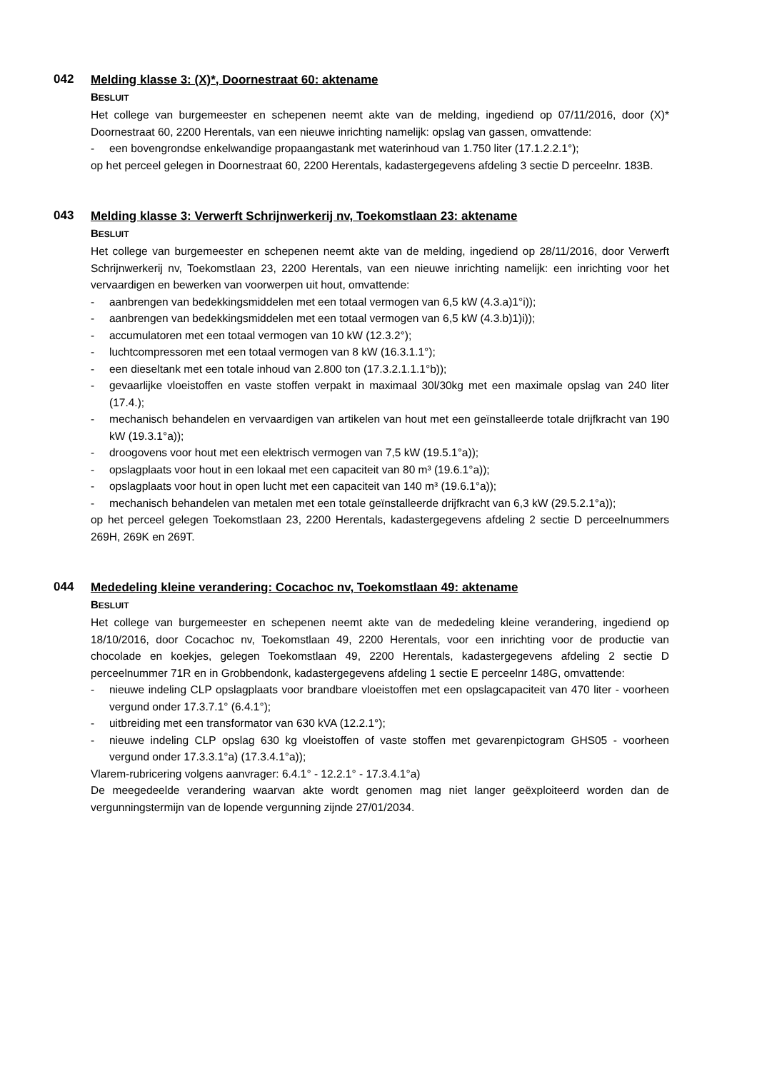042
Melding klasse 3: (X)*, Doornestraat 60: aktename
BESLUIT
Het college van burgemeester en schepenen neemt akte van de melding, ingediend op 07/11/2016, door (X)* Doornestraat 60, 2200 Herentals, van een nieuwe inrichting namelijk: opslag van gassen, omvattende:
- een bovengrondse enkelwandige propaangastank met waterinhoud van 1.750 liter (17.1.2.2.1°);
op het perceel gelegen in Doornestraat 60, 2200 Herentals, kadastergegevens afdeling 3 sectie D perceelnr. 183B.
043
Melding klasse 3: Verwerft Schrijnwerkerij nv, Toekomstlaan 23: aktename
BESLUIT
Het college van burgemeester en schepenen neemt akte van de melding, ingediend op 28/11/2016, door Verwerft Schrijnwerkerij nv, Toekomstlaan 23, 2200 Herentals, van een nieuwe inrichting namelijk: een inrichting voor het vervaardigen en bewerken van voorwerpen uit hout, omvattende:
- aanbrengen van bedekkingsmiddelen met een totaal vermogen van 6,5 kW (4.3.a)1°i));
- aanbrengen van bedekkingsmiddelen met een totaal vermogen van 6,5 kW (4.3.b)1)i));
- accumulatoren met een totaal vermogen van 10 kW (12.3.2°);
- luchtcompressoren met een totaal vermogen van 8 kW (16.3.1.1°);
- een dieseltank met een totale inhoud van 2.800 ton (17.3.2.1.1.1°b));
- gevaarlijke vloeistoffen en vaste stoffen verpakt in maximaal 30l/30kg met een maximale opslag van 240 liter (17.4.);
- mechanisch behandelen en vervaardigen van artikelen van hout met een geïnstalleerde totale drijfkracht van 190 kW (19.3.1°a));
- droogovens voor hout met een elektrisch vermogen van 7,5 kW (19.5.1°a));
- opslagplaats voor hout in een lokaal met een capaciteit van 80 m³ (19.6.1°a));
- opslagplaats voor hout in open lucht met een capaciteit van 140 m³ (19.6.1°a));
- mechanisch behandelen van metalen met een totale geïnstalleerde drijfkracht van 6,3 kW (29.5.2.1°a));
op het perceel gelegen Toekomstlaan 23, 2200 Herentals, kadastergegevens afdeling 2 sectie D perceelnummers 269H, 269K en 269T.
044
Mededeling kleine verandering: Cocachoc nv, Toekomstlaan 49: aktename
BESLUIT
Het college van burgemeester en schepenen neemt akte van de mededeling kleine verandering, ingediend op 18/10/2016, door Cocachoc nv, Toekomstlaan 49, 2200 Herentals, voor een inrichting voor de productie van chocolade en koekjes, gelegen Toekomstlaan 49, 2200 Herentals, kadastergegevens afdeling 2 sectie D perceelnummer 71R en in Grobbendonk, kadastergegevens afdeling 1 sectie E perceelnr 148G, omvattende:
- nieuwe indeling CLP opslagplaats voor brandbare vloeistoffen met een opslagcapaciteit van 470 liter - voorheen vergund onder 17.3.7.1° (6.4.1°);
- uitbreiding met een transformator van 630 kVA (12.2.1°);
- nieuwe indeling CLP opslag 630 kg vloeistoffen of vaste stoffen met gevarenpictogram GHS05 - voorheen vergund onder 17.3.3.1°a) (17.3.4.1°a));
Vlarem-rubricering volgens aanvrager: 6.4.1° - 12.2.1° - 17.3.4.1°a)
De meegedeelde verandering waarvan akte wordt genomen mag niet langer geëxploiteerd worden dan de vergunningstermijn van de lopende vergunning zijnde 27/01/2034.